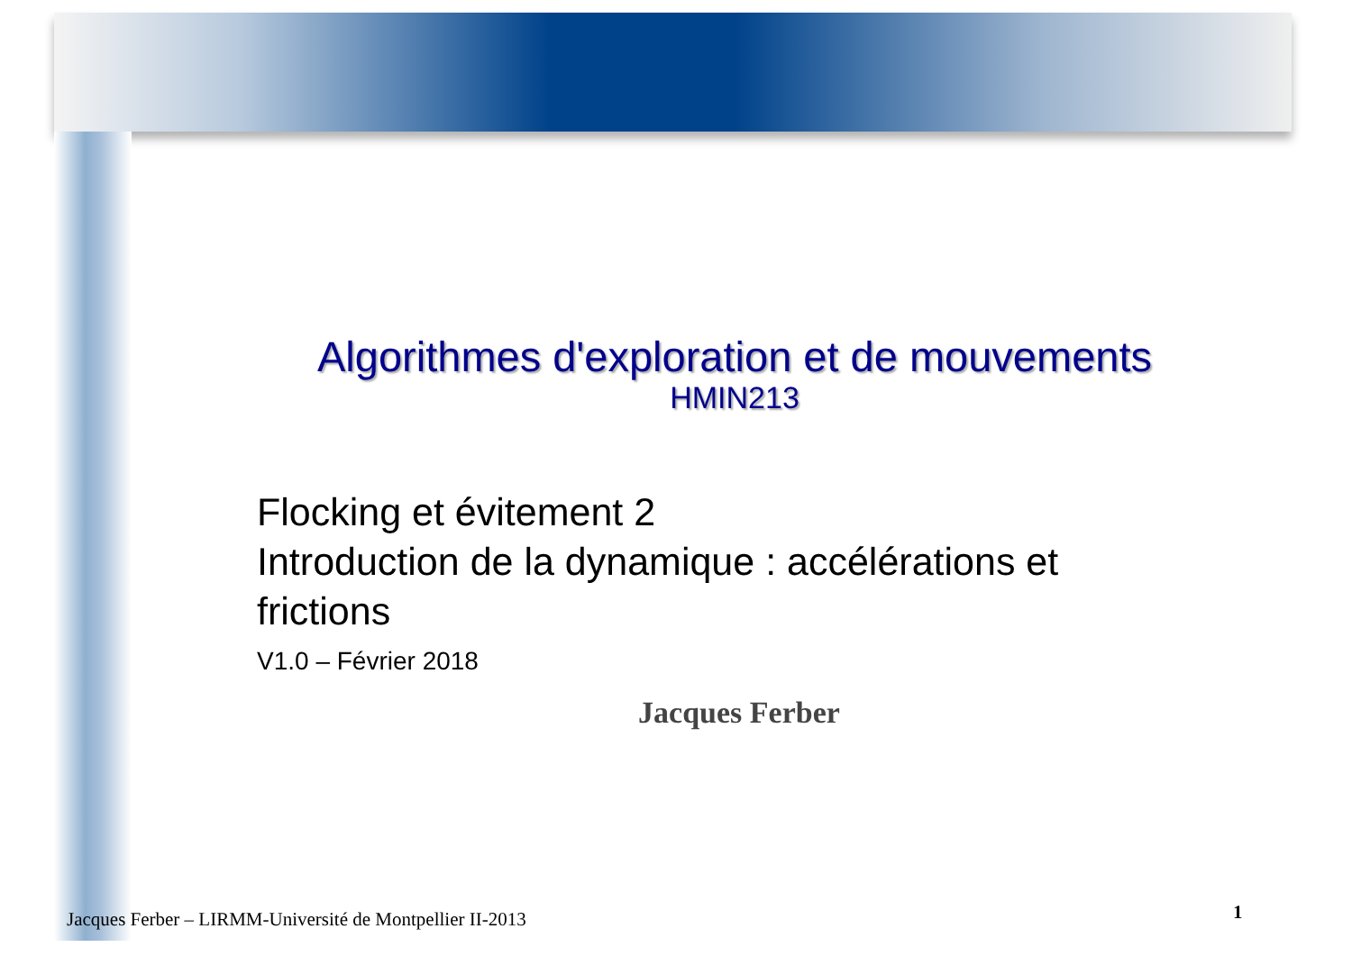Algorithmes d'exploration et de mouvements
HMIN213
Flocking et évitement 2
Introduction de la dynamique : accélérations et frictions
V1.0 – Février 2018
Jacques Ferber
Jacques Ferber – LIRMM-Université de Montpellier II-2013
1